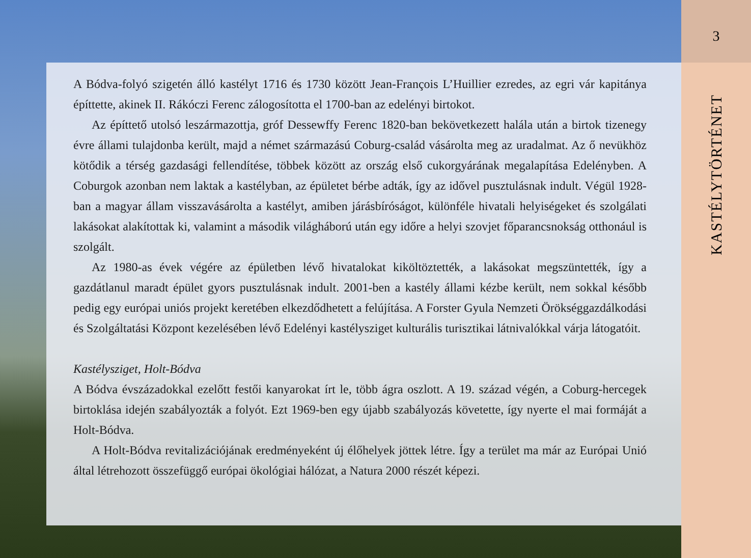A Bódva-folyó szigetén álló kastélyt 1716 és 1730 között Jean-François L’Huillier ezredes, az egri vár kapitánya építtette, akinek II. Rákóczi Ferenc zálogosította el 1700-ban az edelényi birtokot.
Az építtető utolsó leszármazottja, gróf Dessewffy Ferenc 1820-ban bekövetkezett halála után a birtok tizenegy évre állami tulajdonba került, majd a német származású Coburg-család vásárolta meg az uradalmat. Az ő nevükhöz kötődik a térség gazdasági fellendítése, többek között az ország első cukorgyárának megalapítása Edelényben. A Coburgok azonban nem laktak a kastélyban, az épületet bérbe adták, így az idővel pusztulásnak indult. Végül 1928-ban a magyar állam visszavásárolta a kastélyt, amiben járásbíróságot, különféle hivatali helyiségeket és szolgálati lakásokat alakítottak ki, valamint a második világháború után egy időre a helyi szovjet főparancsnokság otthonául is szolgált.
Az 1980-as évek végére az épületben lévő hivatalokat kiköltöztették, a lakásokat megszüntették, így a gazdátlanul maradt épület gyors pusztulásnak indult. 2001-ben a kastély állami kézbe került, nem sokkal később pedig egy európai uniós projekt keretében elkezdődhetett a felújítása. A Forster Gyula Nemzeti Örökséggazdálkodási és Szolgáltatási Központ kezelésében lévő Edelényi kastélysziget kulturális turisztikai látnivalókkal várja látogatóit.
Kastélysziget, Holt-Bódva
A Bódva évszázadokkal ezelőtt festői kanyarokat írt le, több ágra oszlott. A 19. század végén, a Coburg-hercegek birtoklása idején szabályozták a folyót. Ezt 1969-ben egy újabb szabályozás követette, így nyerte el mai formáját a Holt-Bódva.
A Holt-Bódva revitalizációjának eredményeként új élőhelyek jöttek létre. Így a terület ma már az Európai Unió által létrehozott összefüggő európai ökológiai hálózat, a Natura 2000 részét képezi.
3
KASTÉLYTÖRTÉNET